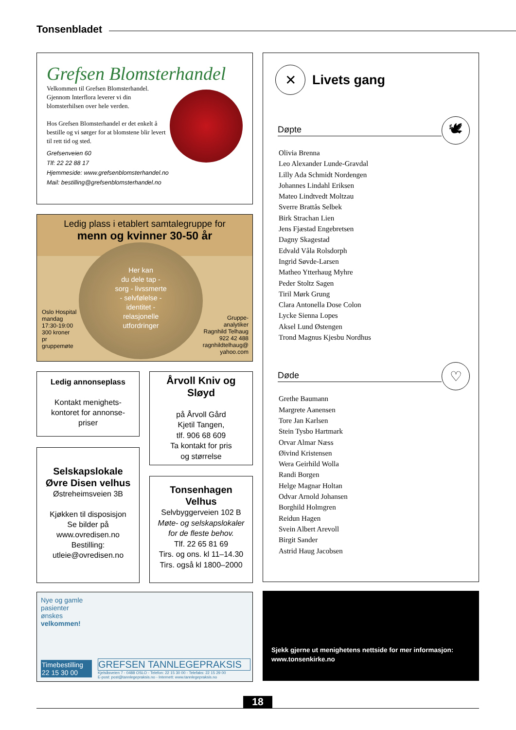Tonsenbladet
Grefsen Blomsterhandel
Velkommen til Grefsen Blomsterhandel. Gjennom Interflora leverer vi din blomsterhilsen over hele verden.
Hos Grefsen Blomsterhandel er det enkelt å bestille og vi sørger for at blomstene blir levert til rett tid og sted.
Grefsenveien 60
Tlf: 22 22 88 17
Hjemmeside: www.grefsenblomsterhandel.no
Mail: bestilling@grefsenblomsterhandel.no
Ledig plass i etablert samtalegruppe for
menn og kvinner 30-50 år
Oslo Hospital
mandag
17:30-19:00
300 kroner
pr gruppemøte
Her kan
du dele tap -
sorg - livssmerte
- selvfølelse -
identitet -
relasjonelle
utfordringer
Gruppe-
analytiker
Ragnhild Telhaug
922 42 488
ragnhildtelhaug@
yahoo.com
Ledig annonseplass
Kontakt menighets-
kontoret for annonse-
priser
Selskapslokale
Øvre Disen velhus
Østreheimsveien 3B
Kjøkken til disposisjon
Se bilder på
www.ovredisen.no
Bestilling:
utleie@ovredisen.no
Årvoll Kniv og
Sløyd
på Årvoll Gård
Kjetil Tangen,
tlf. 906 68 609
Ta kontakt for pris
og størrelse
Tonsenhagen
Velhus
Selvbyggerveien 102 B
Møte- og selskapslokaler
for de fleste behov.
Tlf. 22 65 81 69
Tirs. og ons. kl 11–14.30
Tirs. også kl 1800–2000
Nye og gamle pasienter ønskes velkommen!
Timebestilling
22 15 30 00
GREFSEN TANNLEGEPRAKSIS
Kjelsåsveien 7 - 0488 OSLO - Telefon: 22 15 30 00 - Telefaks: 22 15 29 00
E-post: post@tannlegepraksis.no - Internett: www.tannlegepraksis.no
✕
Livets gang
Døpte
🕊
Olivia Brenna
Leo Alexander Lunde-Gravdal
Lilly Ada Schmidt Nordengen
Johannes Lindahl Eriksen
Mateo Lindtvedt Moltzau
Sverre Brattås Selbek
Birk Strachan Lien
Jens Fjæstad Engebretsen
Dagny Skagestad
Edvald Våla Rolsdorph
Ingrid Søvde-Larsen
Matheo Ytterhaug Myhre
Peder Stoltz Sagen
Tiril Mørk Grung
Clara Antonella Dose Colon
Lycke Sienna Lopes
Aksel Lund Østengen
Trond Magnus Kjesbu Nordhus
Døde
♡
Grethe Baumann
Margrete Aanensen
Tore Jan Karlsen
Stein Tysbo Hartmark
Orvar Almar Næss
Øivind Kristensen
Wera Geirhild Wolla
Randi Borgen
Helge Magnar Holtan
Odvar Arnold Johansen
Borghild Holmgren
Reidun Hagen
Svein Albert Arevoll
Birgit Sander
Astrid Haug Jacobsen
Sjekk gjerne ut menighetens nettside for mer informasjon:
www.tonsenkirke.no
18